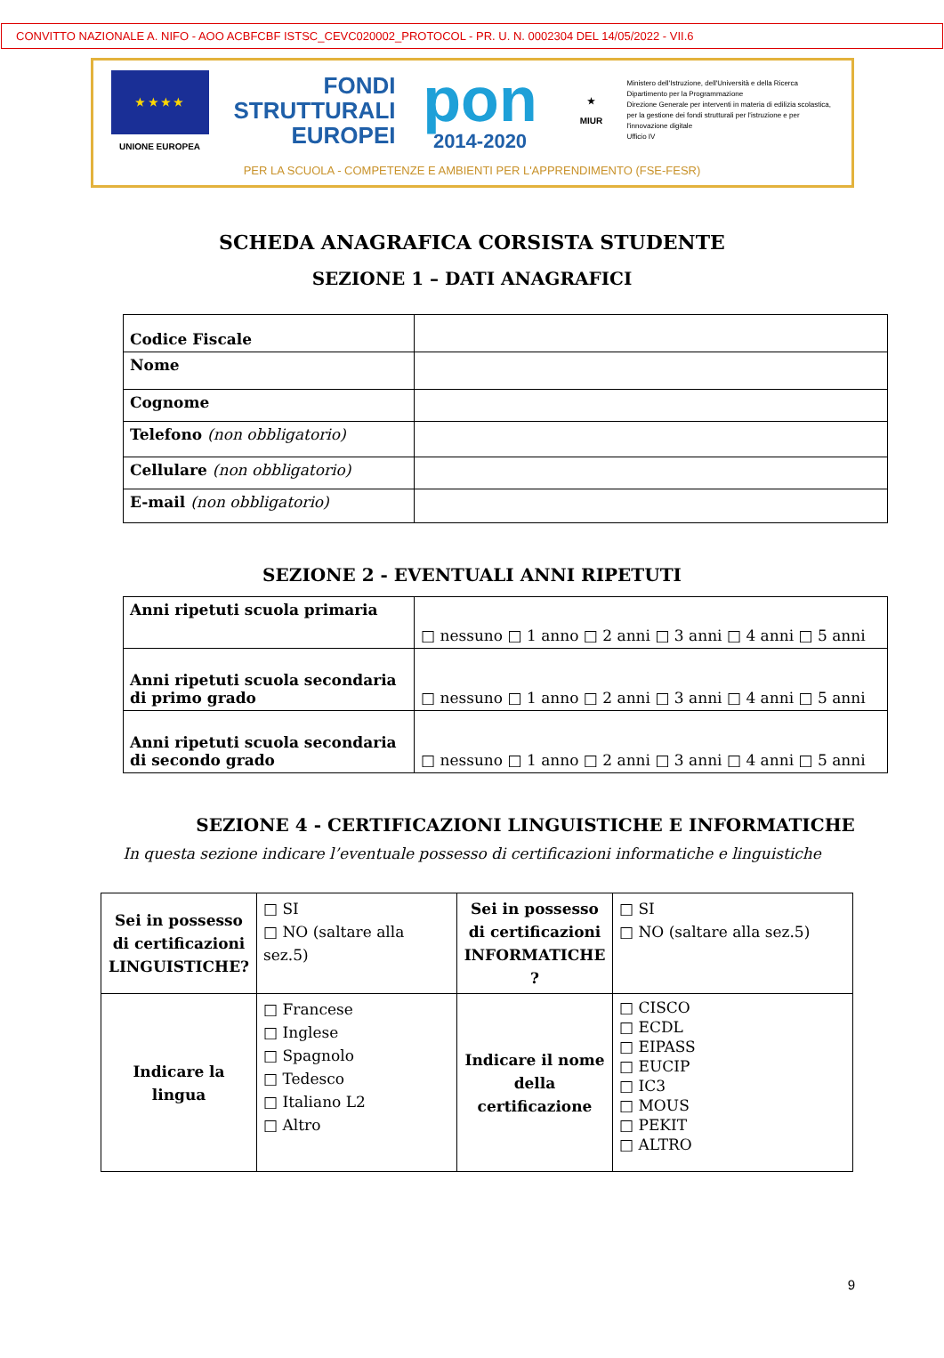CONVITTO NAZIONALE A. NIFO - AOO ACBFCBF ISTSC_CEVC020002_PROTOCOL - PR. U. N. 0002304 DEL 14/05/2022 - VII.6
★ ★ ★ ★
UNIONE EUROPEA
FONDI
STRUTTURALI
EUROPEI
pon
2014-2020
★
MIUR
Ministero dell'Istruzione, dell'Università e della Ricerca
Dipartimento per la Programmazione
Direzione Generale per interventi in materia di edilizia scolastica, per la gestione dei fondi strutturali per l'istruzione e per l'innovazione digitale
Ufficio IV
PER LA SCUOLA - COMPETENZE E AMBIENTI PER L'APPRENDIMENTO (FSE-FESR)
SCHEDA ANAGRAFICA CORSISTA STUDENTE
SEZIONE 1 – DATI ANAGRAFICI
| Codice Fiscale | |
| Nome | |
| Cognome | |
| Telefono (non obbligatorio) | |
| Cellulare (non obbligatorio) | |
| E-mail (non obbligatorio) | |
SEZIONE 2 - EVENTUALI ANNI RIPETUTI
| Anni ripetuti scuola primaria | □ nessuno □ 1 anno □ 2 anni □ 3 anni □ 4 anni □ 5 anni |
| Anni ripetuti scuola secondaria di primo grado | □ nessuno □ 1 anno □ 2 anni □ 3 anni □ 4 anni □ 5 anni |
| Anni ripetuti scuola secondaria di secondo grado | □ nessuno □ 1 anno □ 2 anni □ 3 anni □ 4 anni □ 5 anni |
SEZIONE 4 - CERTIFICAZIONI LINGUISTICHE E INFORMATICHE
In questa sezione indicare l’eventuale possesso di certificazioni informatiche e linguistiche
| Sei in possesso di certificazioni LINGUISTICHE? | □ SI □ NO (saltare alla sez.5) | Sei in possesso di certificazioni INFORMATICHE ? | □ SI □ NO (saltare alla sez.5) |
| Indicare la lingua | □ Francese □ Inglese □ Spagnolo □ Tedesco □ Italiano L2 □ Altro | Indicare il nome della certificazione | □ CISCO □ ECDL □ EIPASS □ EUCIP □ IC3 □ MOUS □ PEKIT □ ALTRO |
9